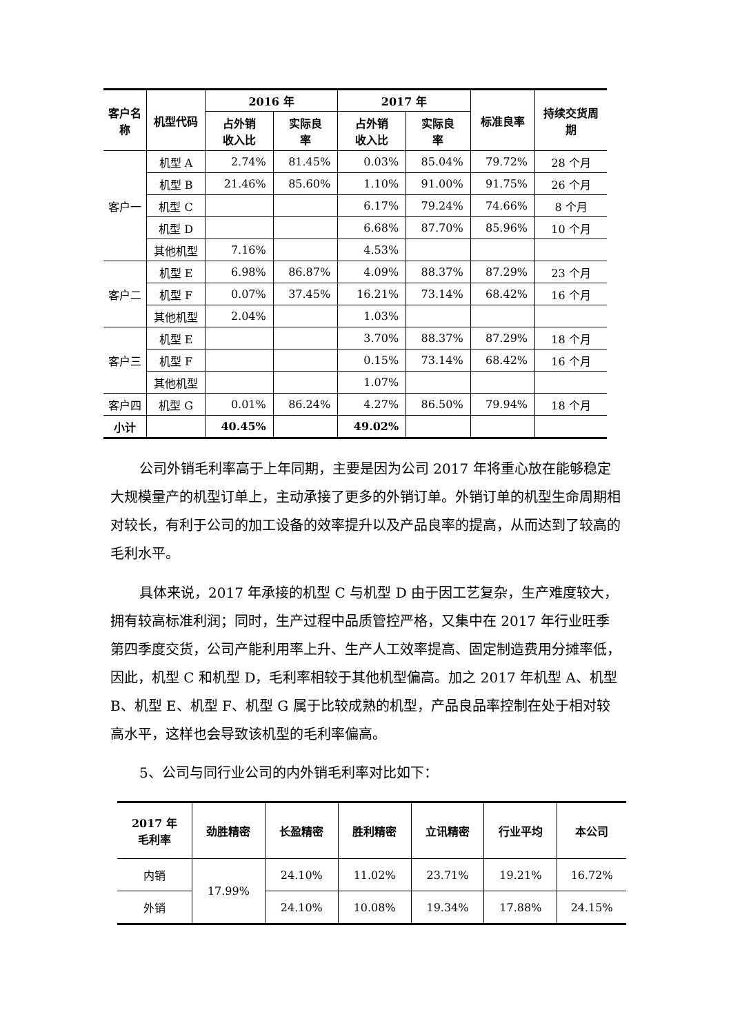| 客户名 称 | 机型代码 | 2016 年 | | 2017 年 | | 标准良率 | 持续交货周 期 |
| --- | --- | --- | --- | --- | --- | --- | --- |
| | | 占外销 收入比 | 实际良 率 | 占外销 收入比 | 实际良 率 | | |
| 客户一 | 机型 A | 2.74% | 81.45% | 0.03% | 85.04% | 79.72% | 28 个月 |
| | 机型 B | 21.46% | 85.60% | 1.10% | 91.00% | 91.75% | 26 个月 |
| | 机型 C | | | 6.17% | 79.24% | 74.66% | 8 个月 |
| | 机型 D | | | 6.68% | 87.70% | 85.96% | 10 个月 |
| | 其他机型 | 7.16% | | 4.53% | | | |
| 客户二 | 机型 E | 6.98% | 86.87% | 4.09% | 88.37% | 87.29% | 23 个月 |
| | 机型 F | 0.07% | 37.45% | 16.21% | 73.14% | 68.42% | 16 个月 |
| | 其他机型 | 2.04% | | 1.03% | | | |
| 客户三 | 机型 E | | | 3.70% | 88.37% | 87.29% | 18 个月 |
| | 机型 F | | | 0.15% | 73.14% | 68.42% | 16 个月 |
| | 其他机型 | | | 1.07% | | | |
| 客户四 | 机型 G | 0.01% | 86.24% | 4.27% | 86.50% | 79.94% | 18 个月 |
| 小计 | | 40.45% | | 49.02% | | | |
公司外销毛利率高于上年同期，主要是因为公司 2017 年将重心放在能够稳定大规模量产的机型订单上，主动承接了更多的外销订单。外销订单的机型生命周期相对较长，有利于公司的加工设备的效率提升以及产品良率的提高，从而达到了较高的毛利水平。
具体来说，2017 年承接的机型 C 与机型 D 由于因工艺复杂，生产难度较大，拥有较高标准利润；同时，生产过程中品质管控严格，又集中在 2017 年行业旺季第四季度交货，公司产能利用率上升、生产人工效率提高、固定制造费用分摊率低，因此，机型 C 和机型 D，毛利率相较于其他机型偏高。加之 2017 年机型 A、机型 B、机型 E、机型 F、机型 G 属于比较成熟的机型，产品良品率控制在处于相对较高水平，这样也会导致该机型的毛利率偏高。
5、公司与同行业公司的内外销毛利率对比如下：
| 2017 年 毛利率 | 劲胜精密 | 长盈精密 | 胜利精密 | 立讯精密 | 行业平均 | 本公司 |
| --- | --- | --- | --- | --- | --- | --- |
| 内销 | 17.99% | 24.10% | 11.02% | 23.71% | 19.21% | 16.72% |
| 外销 | | 24.10% | 10.08% | 19.34% | 17.88% | 24.15% |